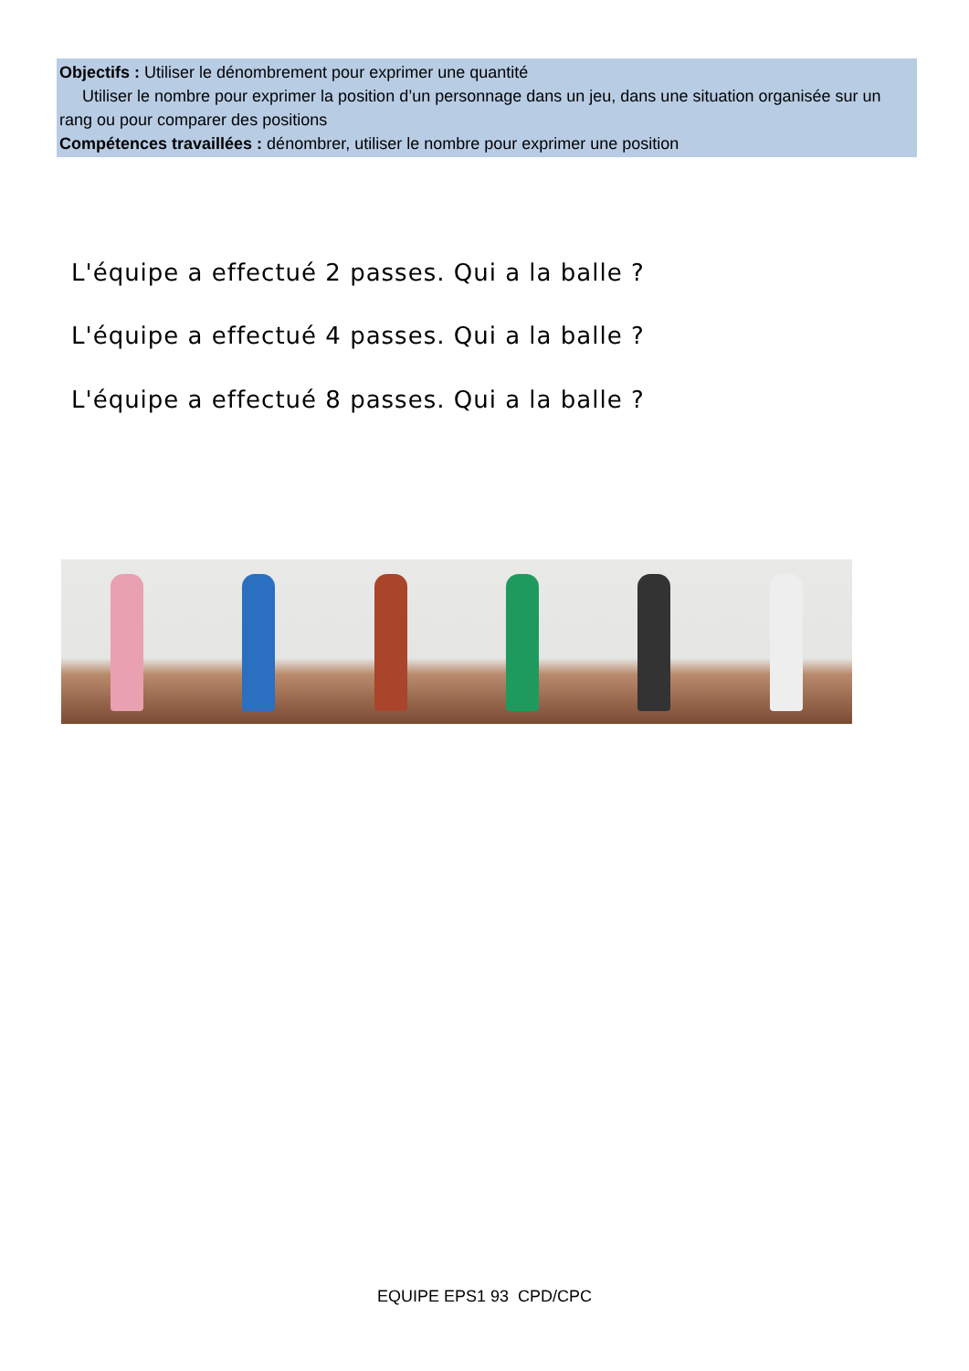Objectifs : Utiliser le dénombrement pour exprimer une quantité
Utiliser le nombre pour exprimer la position d’un personnage dans un jeu, dans une situation organisée sur un rang ou pour comparer des positions
Compétences travaillées : dénombrer, utiliser le nombre pour exprimer une position
L'équipe a effectué 2 passes. Qui a la balle ?
L'équipe a effectué 4 passes. Qui a la balle ?
L'équipe a effectué 8 passes. Qui a la balle ?
EQUIPE EPS1 93 CPD/CPC